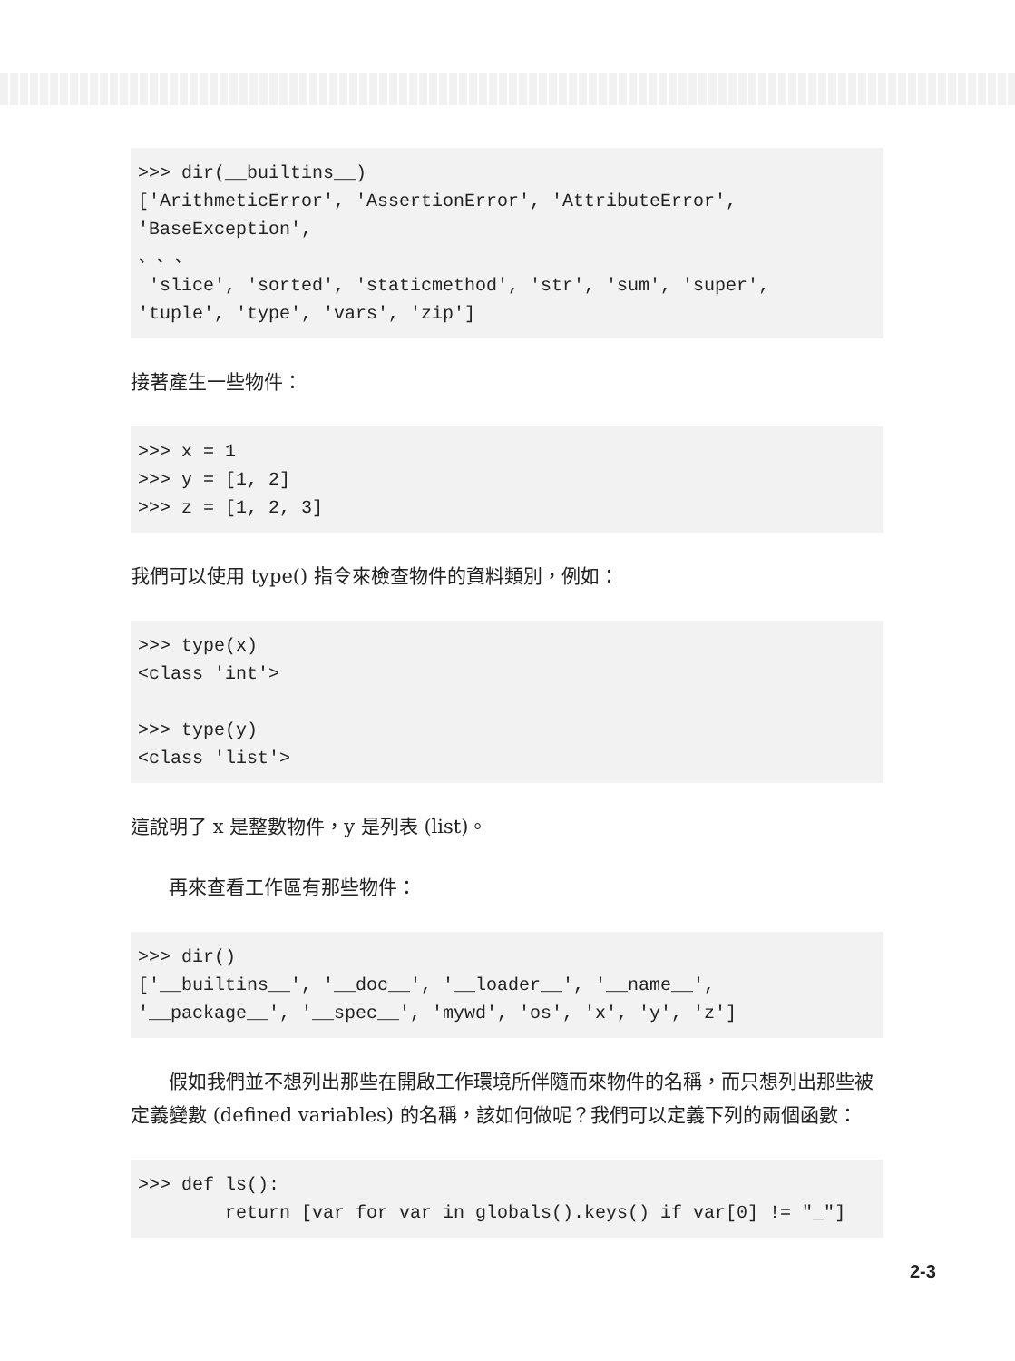>>> dir(__builtins__)
['ArithmeticError', 'AssertionError', 'AttributeError',
'BaseException',
、、、
 'slice', 'sorted', 'staticmethod', 'str', 'sum', 'super',
'tuple', 'type', 'vars', 'zip']
接著產生一些物件：
>>> x = 1
>>> y = [1, 2]
>>> z = [1, 2, 3]
我們可以使用 type() 指令來檢查物件的資料類別，例如：
>>> type(x)
<class 'int'>

>>> type(y)
<class 'list'>
這說明了 x 是整數物件，y 是列表 (list)。
再來查看工作區有那些物件：
>>> dir()
['__builtins__', '__doc__', '__loader__', '__name__',
'__package__', '__spec__', 'mywd', 'os', 'x', 'y', 'z']
假如我們並不想列出那些在開啟工作環境所伴隨而來物件的名稱，而只想列出那些被定義變數 (defined variables) 的名稱，該如何做呢？我們可以定義下列的兩個函數：
>>> def ls():
        return [var for var in globals().keys() if var[0] != "_"]
2-3